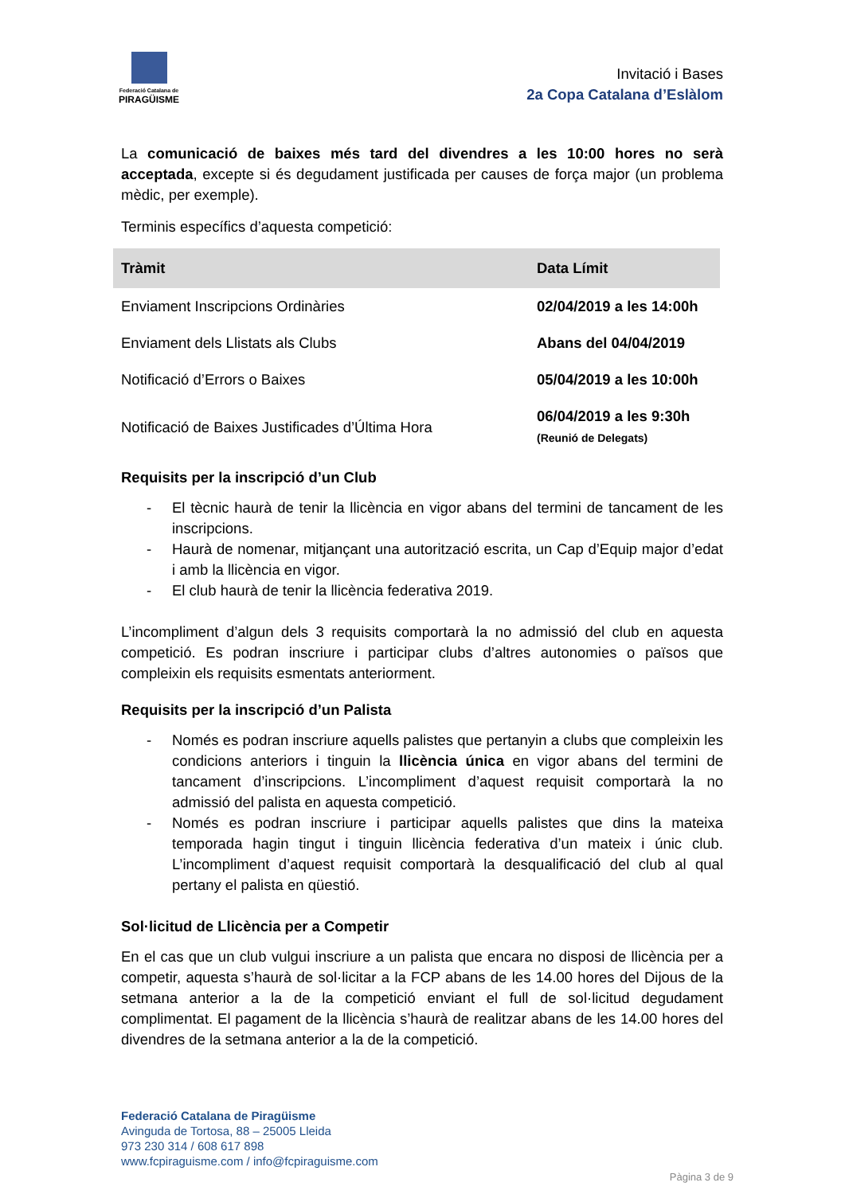Federació Catalana de
PIRAGÜISME
Invitació i Bases
2a Copa Catalana d’Eslàlom
La comunicació de baixes més tard del divendres a les 10:00 hores no serà acceptada, excepte si és degudament justificada per causes de força major (un problema mèdic, per exemple).
Terminis específics d’aquesta competició:
| Tràmit | Data Límit |
| --- | --- |
| Enviament Inscripcions Ordinàries | 02/04/2019 a les 14:00h |
| Enviament dels Llistats als Clubs | Abans del 04/04/2019 |
| Notificació d’Errors o Baixes | 05/04/2019 a les 10:00h |
| Notificació de Baixes Justificades d’Última Hora | 06/04/2019 a les 9:30h (Reunió de Delegats) |
Requisits per la inscripció d’un Club
- El tècnic haurà de tenir la llicència en vigor abans del termini de tancament de les inscripcions.
- Haurà de nomenar, mitjançant una autorització escrita, un Cap d’Equip major d’edat i amb la llicència en vigor.
- El club haurà de tenir la llicència federativa 2019.
L’incompliment d’algun dels 3 requisits comportarà la no admissió del club en aquesta competició. Es podran inscriure i participar clubs d’altres autonomies o països que compleixin els requisits esmentats anteriorment.
Requisits per la inscripció d’un Palista
- Només es podran inscriure aquells palistes que pertanyin a clubs que compleixin les condicions anteriors i tinguin la llicència única en vigor abans del termini de tancament d’inscripcions. L’incompliment d’aquest requisit comportarà la no admissió del palista en aquesta competició.
- Només es podran inscriure i participar aquells palistes que dins la mateixa temporada hagin tingut i tinguin llicència federativa d’un mateix i únic club. L’incompliment d’aquest requisit comportarà la desqualificació del club al qual pertany el palista en qüestió.
Sol·licitud de Llicència per a Competir
En el cas que un club vulgui inscriure a un palista que encara no disposi de llicència per a competir, aquesta s’haurà de sol·licitar a la FCP abans de les 14.00 hores del Dijous de la setmana anterior a la de la competició enviant el full de sol·licitud degudament complimentat. El pagament de la llicència s’haurà de realitzar abans de les 14.00 hores del divendres de la setmana anterior a la de la competició.
Federació Catalana de Piragüisme
Avinguda de Tortosa, 88 – 25005 Lleida
973 230 314 / 608 617 898
www.fcpiraguisme.com / info@fcpiraguisme.com
Pàgina 3 de 9